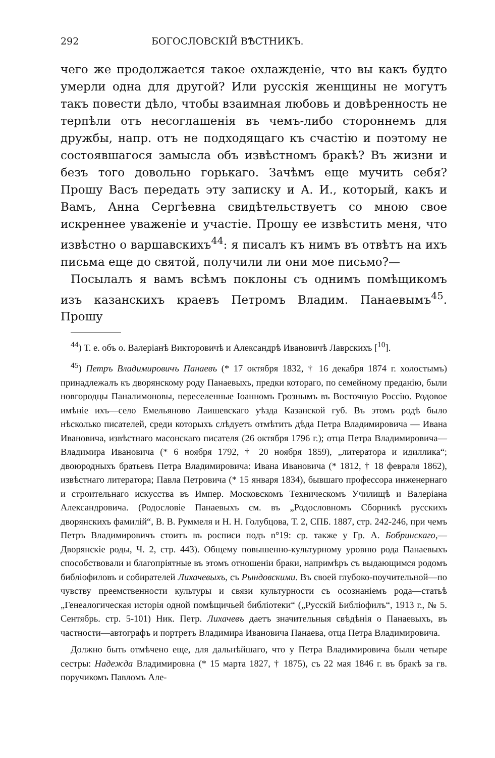292 БОГОСЛОВСКІЙ ВѢСТНИКЪ.
чего же продолжается такое охлажденіе, что вы какъ будто умерли одна для другой? Или русскія женщины не могутъ такъ повести дѣло, чтобы взаимная любовь и довѣренность не терпѣли отъ несоглашенія въ чемъ-либо стороннемъ для дружбы, напр. отъ не подходящаго къ счастію и поэтому не состоявшагося замысла объ извѣстномъ бракѣ? Въ жизни и безъ того довольно горькаго. Зачѣмъ еще мучить себя? Прошу Васъ передать эту записку и А. И., который, какъ и Вамъ, Анна Сергѣевна свидѣтельствуетъ со мною свое искреннее уваженіе и участіе. Прошу ее извѣстить меня, что извѣстно о варшавскихъ<sup>44</sup>: я писалъ къ нимъ въ отвѣтъ на ихъ письма еще до святой, получили ли они мое письмо?—
Посылалъ я вамъ всѣмъ поклоны съ однимъ помѣщикомъ изъ казанскихъ краевъ Петромъ Владим. Панаевымъ<sup>45</sup>. Прошу
<sup>44</sup>) Т. е. объ о. Валеріанѣ Викторовичѣ и Александрѣ Ивановичѣ Лаврскихъ [<sup>10</sup>].
<sup>45</sup>) Петръ Владимировичъ Панаевъ (* 17 октября 1832, † 16 декабря 1874 г. холостымъ) принадлежалъ къ дворянскому роду Панаевыхъ, предки котораго, по семейному преданію, были новгородцы Паналимоновы, переселенные Іоанномъ Грознымъ въ Восточную Россію. Родовое имѣніе ихъ—село Емельяново Лаишевскаго уѣзда Казанской губ. Въ этомъ родѣ было нѣсколько писателей, среди которыхъ слѣдуетъ отмѣтить дѣда Петра Владимировича — Ивана Ивановича, извѣстнаго масонскаго писателя (26 октября 1796 г.); отца Петра Владимировича—Владимира Ивановича (* 6 ноября 1792, † 20 ноября 1859), „литератора и идиллика“; двоюродныхъ братьевъ Петра Владимировича: Ивана Ивановича (* 1812, † 18 февраля 1862), извѣстнаго литератора; Павла Петровича (* 15 января 1834), бывшаго профессора инженернаго и строительнаго искусства въ Импер. Московскомъ Техническомъ Училищѣ и Валеріана Александровича. (Родословіе Панаевыхъ см. въ „Родословномъ Сборникѣ русскихъ дворянскихъ фамилій“, В. В. Руммеля и Н. Н. Голубцова, Т. 2, СПБ. 1887, стр. 242-246, при чемъ Петръ Владимировичъ стоитъ въ росписи подъ n°19: ср. также у Гр. А. Бобринскаго,—Дворянскіе роды, Ч. 2, стр. 443). Общему повышенно-культурному уровню рода Панаевыхъ способствовали и благопріятные въ этомъ отношеніи браки, напримѣръ съ выдающимся родомъ библіофиловъ и собирателей Лихачевыхъ, съ Рындовскими. Въ своей глубоко-поучительной—по чувству преемственности культуры и связи культурности съ осознаніемъ рода—статьѣ „Генеалогическая исторія одной помѣщичьей библіотеки“ („Русскій Библіофилъ“, 1913 г., № 5. Сентябрь. стр. 5-101) Ник. Петр. Лихачевъ даетъ значительныя свѣдѣнія о Панаевыхъ, въ частности—автографъ и портретъ Владимира Ивановича Панаева, отца Петра Владимировича.
Должно быть отмѣчено еще, для дальнѣйшаго, что у Петра Владимировича были четыре сестры: Надежда Владимировна (* 15 марта 1827, † 1875), съ 22 мая 1846 г. въ бракѣ за гв. поручикомъ Павломъ Але-